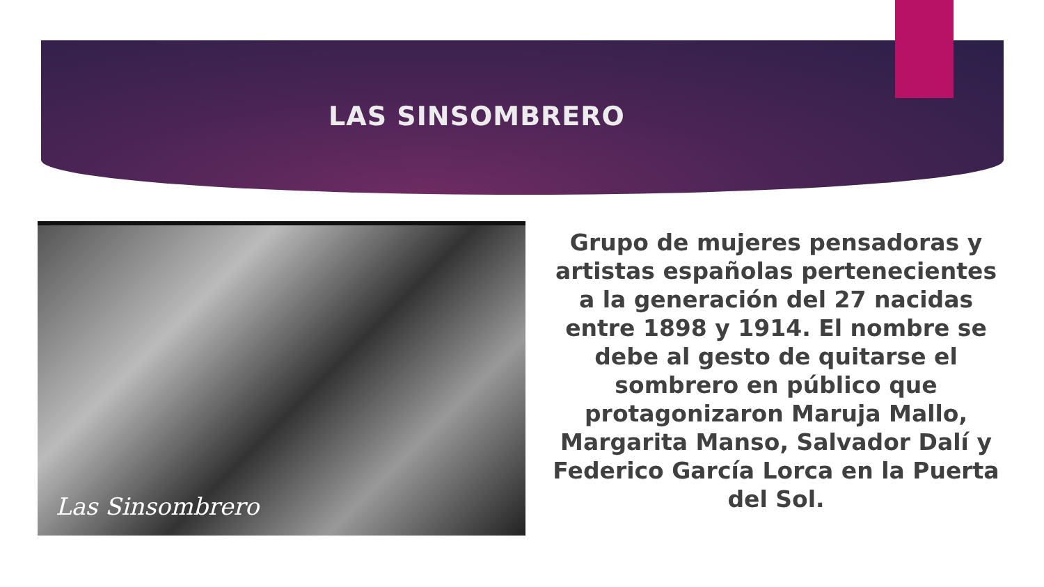LAS SINSOMBRERO
Las Sinsombrero
Grupo de mujeres pensadoras y artistas españolas pertenecientes a la generación del 27 nacidas entre 1898 y 1914. El nombre se debe al gesto de quitarse el sombrero en público que protagonizaron Maruja Mallo, Margarita Manso, Salvador Dalí y Federico García Lorca en la Puerta del Sol.